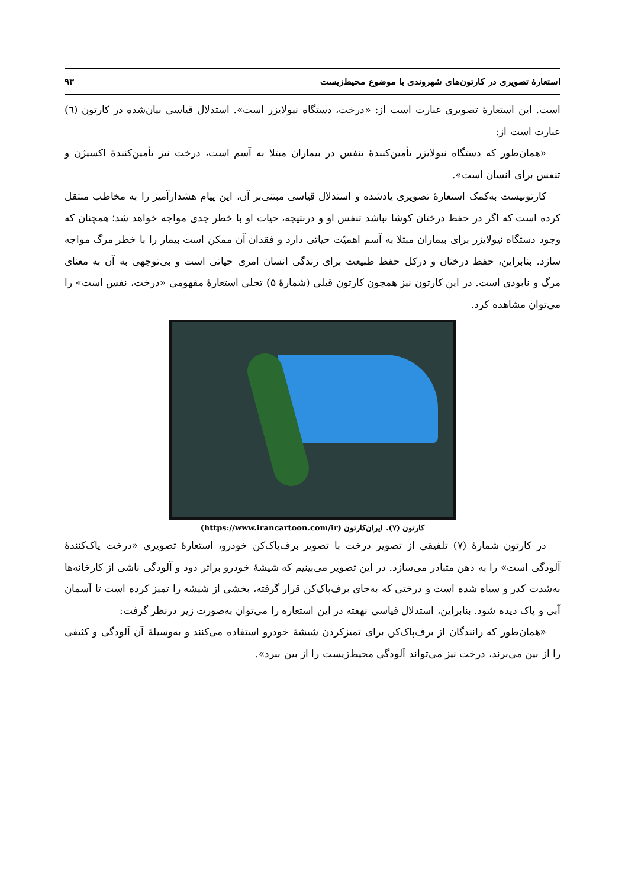استعارهٔ تصویری در کارتون‌های شهروندی با موضوع محیط‌زیست ۹۳
است. این استعارهٔ تصویری عبارت است از: «درخت، دستگاه نیولایزر است». استدلال قیاسی بیان‌شده در کارتون (٦) عبارت است از:
«همان‌طور که دستگاه نیولایزر تأمین‌کنندهٔ تنفس در بیماران مبتلا به آسم است، درخت نیز تأمین‌کنندهٔ اکسیژن و تنفس برای انسان است».
کارتونیست به‌کمک استعارهٔ تصویری یادشده و استدلال قیاسی مبتنی‌بر آن، این پیام هشدارآمیز را به مخاطب منتقل کرده است که اگر در حفظ درختان کوشا نباشد تنفس او و درنتیجه، حیات او با خطر جدی مواجه خواهد شد؛ همچنان که وجود دستگاه نیولایزر برای بیماران مبتلا به آسم اهمیّت حیاتی دارد و فقدان آن ممکن است بیمار را با خطر مرگ مواجه سازد. بنابراین، حفظ درختان و درکل حفظ طبیعت برای زندگی انسان امری حیاتی است و بی‌توجهی به آن به معنای مرگ و نابودی است. در این کارتون نیز همچون کارتون قبلی (شمارهٔ ۵) تجلی استعارهٔ مفهومی «درخت، نفس است» را می‌توان مشاهده کرد.
کارتون (۷). ایران‌کارتون (https://www.irancartoon.com/ir)
در کارتون شمارهٔ (۷) تلفیقی از تصویر درخت با تصویر برف‌پاک‌کن خودرو، استعارهٔ تصویری «درخت پاک‌کنندهٔ آلودگی است» را به ذهن متبادر می‌سازد. در این تصویر می‌بینیم که شیشهٔ خودرو براثر دود و آلودگی ناشی از کارخانه‌ها به‌شدت کدر و سیاه شده است و درختی که به‌جای برف‌پاک‌کن قرار گرفته، بخشی از شیشه را تمیز کرده است تا آسمان آبی و پاک دیده شود. بنابراین، استدلال قیاسی نهفته در این استعاره را می‌توان به‌صورت زیر درنظر گرفت:
«همان‌طور که رانندگان از برف‌پاک‌کن برای تمیزکردن شیشهٔ خودرو استفاده می‌کنند و به‌وسیلهٔ آن آلودگی و کثیفی را از بین می‌برند، درخت نیز می‌تواند آلودگی محیط‌زیست را از بین ببرد».